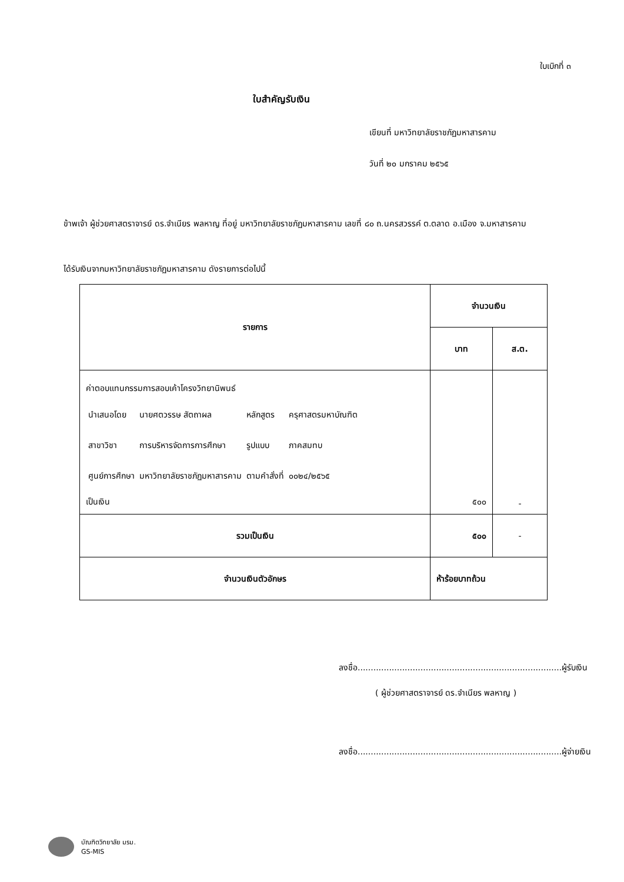ใบเบิกที่ ๓
ใบสำคัญรับเงิน
เขียนที่ มหาวิทยาลัยราชภัฏมหาสารคาม
วันที่ ๒๐ มกราคม ๒๕๖๕
ข้าพเจ้า ผู้ช่วยศาสตราจารย์ ดร.จำเนียร พลหาญ ที่อยู่ มหาวิทยาลัยราชภัฏมหาสารคาม เลขที่ ๘๐ ถ.นครสวรรค์ ต.ตลาด อ.เมือง จ.มหาสารคาม
ได้รับเงินจากมหาวิทยาลัยราชภัฏมหาสารคาม ดังรายการต่อไปนี้
| รายการ | จำนวนเงิน | |
| --- | --- | --- |
| | บาท | ส.ต. |
| ค่าตอบแทนกรรมการสอบเค้าโครงวิทยานิพนธ์ / นำเสนอโดย / นายศตวรรษ สัตถาผล / หลักสูตร / ครุศาสตรมหาบัณฑิต / / สาขาวิชา / การบริหารจัดการการศึกษา / รูปแบบ / ภาคสมทบ / / ศูนย์การศึกษา / มหาวิทยาลัยราชภัฏมหาสารคาม / ตามคำสั่งที่ / ๐๐๒๔/๒๕๖๕ / เป็นเงิน | ๕๐๐ | - |
| รวมเป็นเงิน | ๕๐๐ | - |
| จำนวนเงินตัวอักษร | ห้าร้อยบาทถ้วน | |
ลงชื่อ..............................................................................ผู้รับเงิน
( ผู้ช่วยศาสตราจารย์ ดร.จำเนียร พลหาญ )
ลงชื่อ..............................................................................ผู้จ่ายเงิน
บัณฑิตวิทยาลัย มรม.
GS-MIS